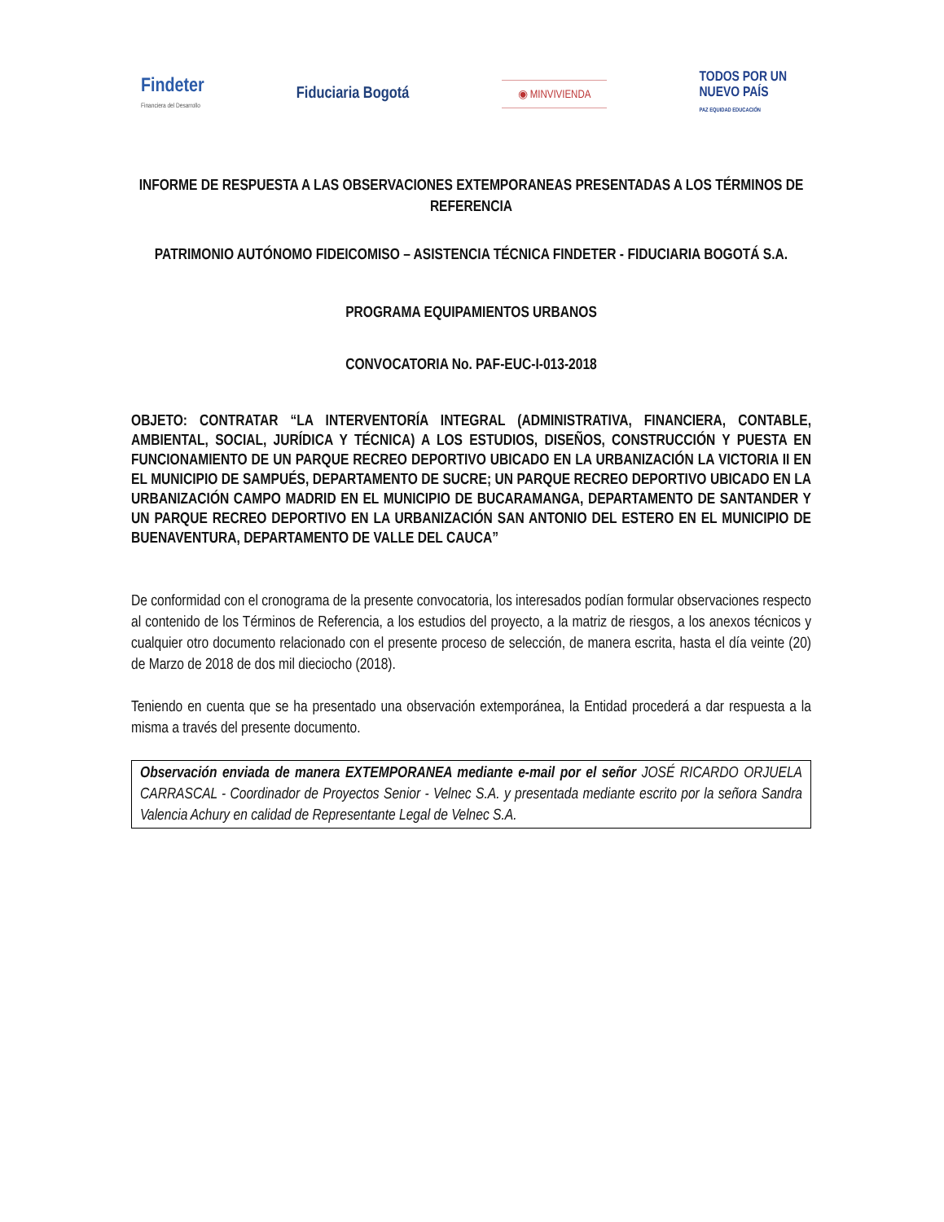Findeter
Financiera del Desarrollo
Fiduciaria Bogotá
◉ MINVIVIENDA
TODOS POR UN
NUEVO PAÍS
PAZ EQUIDAD EDUCACIÓN
INFORME DE RESPUESTA A LAS OBSERVACIONES EXTEMPORANEAS PRESENTADAS A LOS TÉRMINOS DE REFERENCIA
PATRIMONIO AUTÓNOMO FIDEICOMISO – ASISTENCIA TÉCNICA FINDETER - FIDUCIARIA BOGOTÁ S.A.
PROGRAMA EQUIPAMIENTOS URBANOS
CONVOCATORIA No. PAF-EUC-I-013-2018
OBJETO: CONTRATAR “LA INTERVENTORÍA INTEGRAL (ADMINISTRATIVA, FINANCIERA, CONTABLE, AMBIENTAL, SOCIAL, JURÍDICA Y TÉCNICA) A LOS ESTUDIOS, DISEÑOS, CONSTRUCCIÓN Y PUESTA EN FUNCIONAMIENTO DE UN PARQUE RECREO DEPORTIVO UBICADO EN LA URBANIZACIÓN LA VICTORIA II EN EL MUNICIPIO DE SAMPUÉS, DEPARTAMENTO DE SUCRE; UN PARQUE RECREO DEPORTIVO UBICADO EN LA URBANIZACIÓN CAMPO MADRID EN EL MUNICIPIO DE BUCARAMANGA, DEPARTAMENTO DE SANTANDER Y UN PARQUE RECREO DEPORTIVO EN LA URBANIZACIÓN SAN ANTONIO DEL ESTERO EN EL MUNICIPIO DE BUENAVENTURA, DEPARTAMENTO DE VALLE DEL CAUCA”
De conformidad con el cronograma de la presente convocatoria, los interesados podían formular observaciones respecto al contenido de los Términos de Referencia, a los estudios del proyecto, a la matriz de riesgos, a los anexos técnicos y cualquier otro documento relacionado con el presente proceso de selección, de manera escrita, hasta el día veinte (20) de Marzo de 2018 de dos mil dieciocho (2018).
Teniendo en cuenta que se ha presentado una observación extemporánea, la Entidad procederá a dar respuesta a la misma a través del presente documento.
Observación enviada de manera EXTEMPORANEA mediante e-mail por el señor JOSÉ RICARDO ORJUELA CARRASCAL - Coordinador de Proyectos Senior - Velnec S.A. y presentada mediante escrito por la señora Sandra Valencia Achury en calidad de Representante Legal de Velnec S.A.